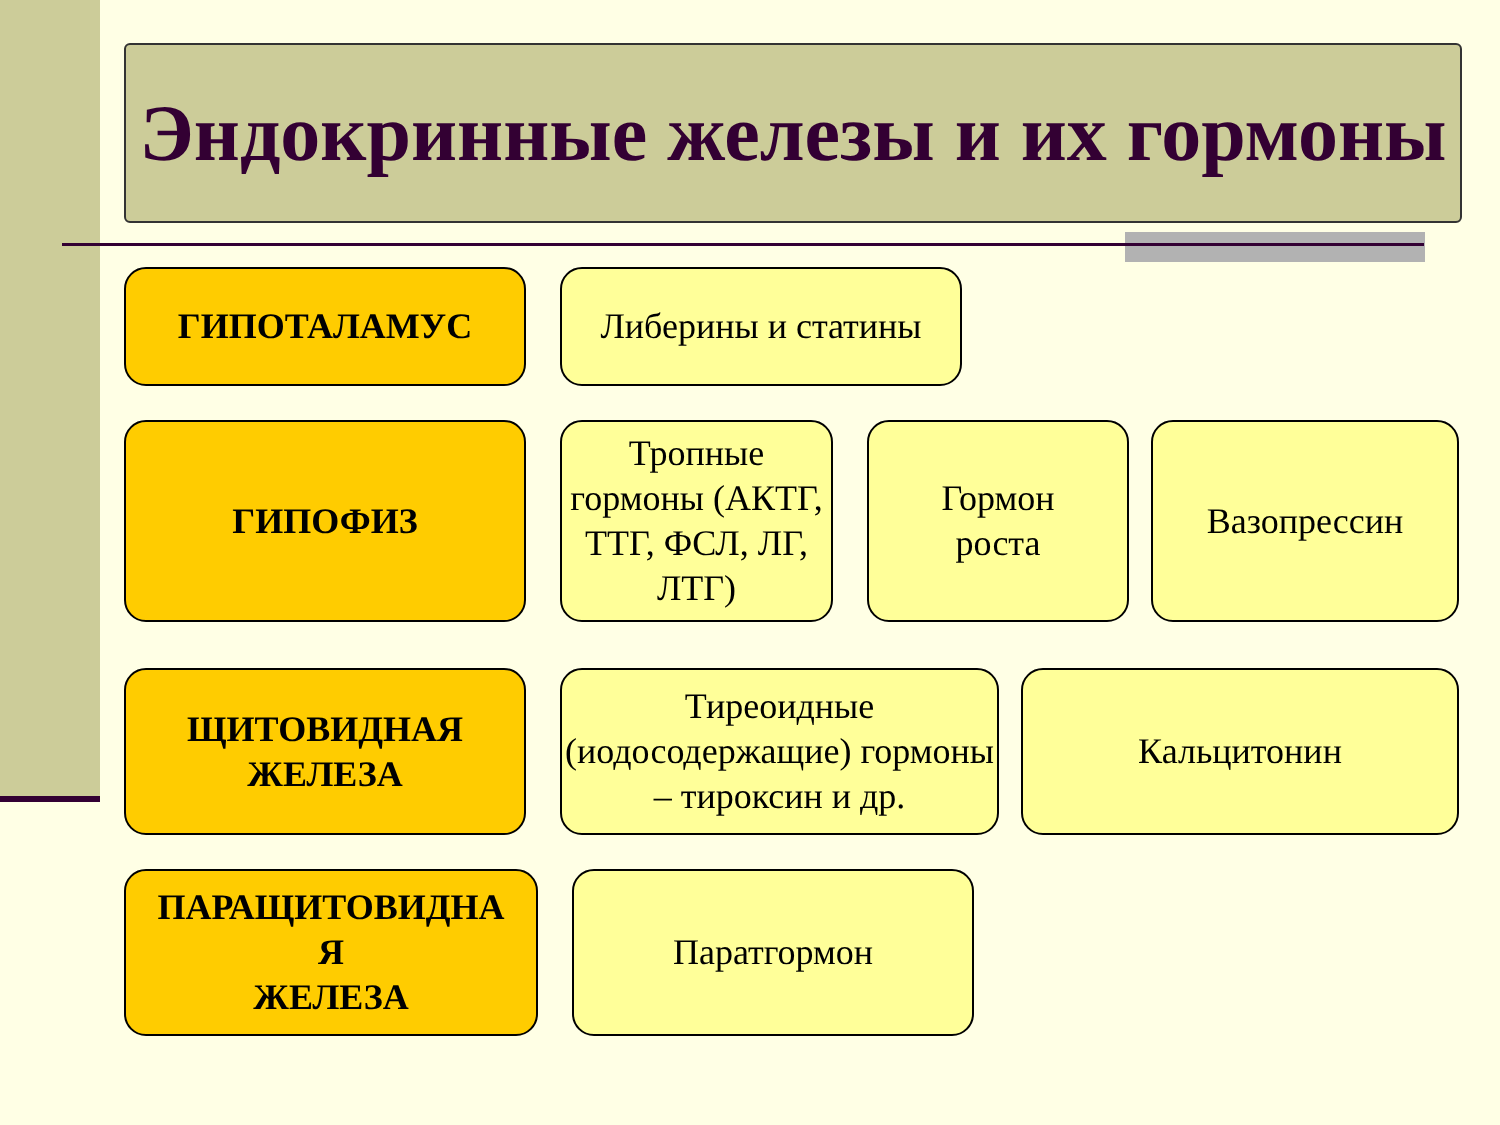Эндокринные железы и их гормоны
ГИПОТАЛАМУС Либерины и статины
ГИПОФИЗ
Тропные гормоны (АКТГ, ТТГ, ФСЛ, ЛГ, ЛТГ)
Гормон
роста
Вазопрессин
ЩИТОВИДНАЯ
ЖЕЛЕЗА
Тиреоидные (иодосодержащие) гормоны – тироксин и др.
Кальцитонин
ПАРАЩИТОВИДНА
Я
ЖЕЛЕЗА
Паратгормон